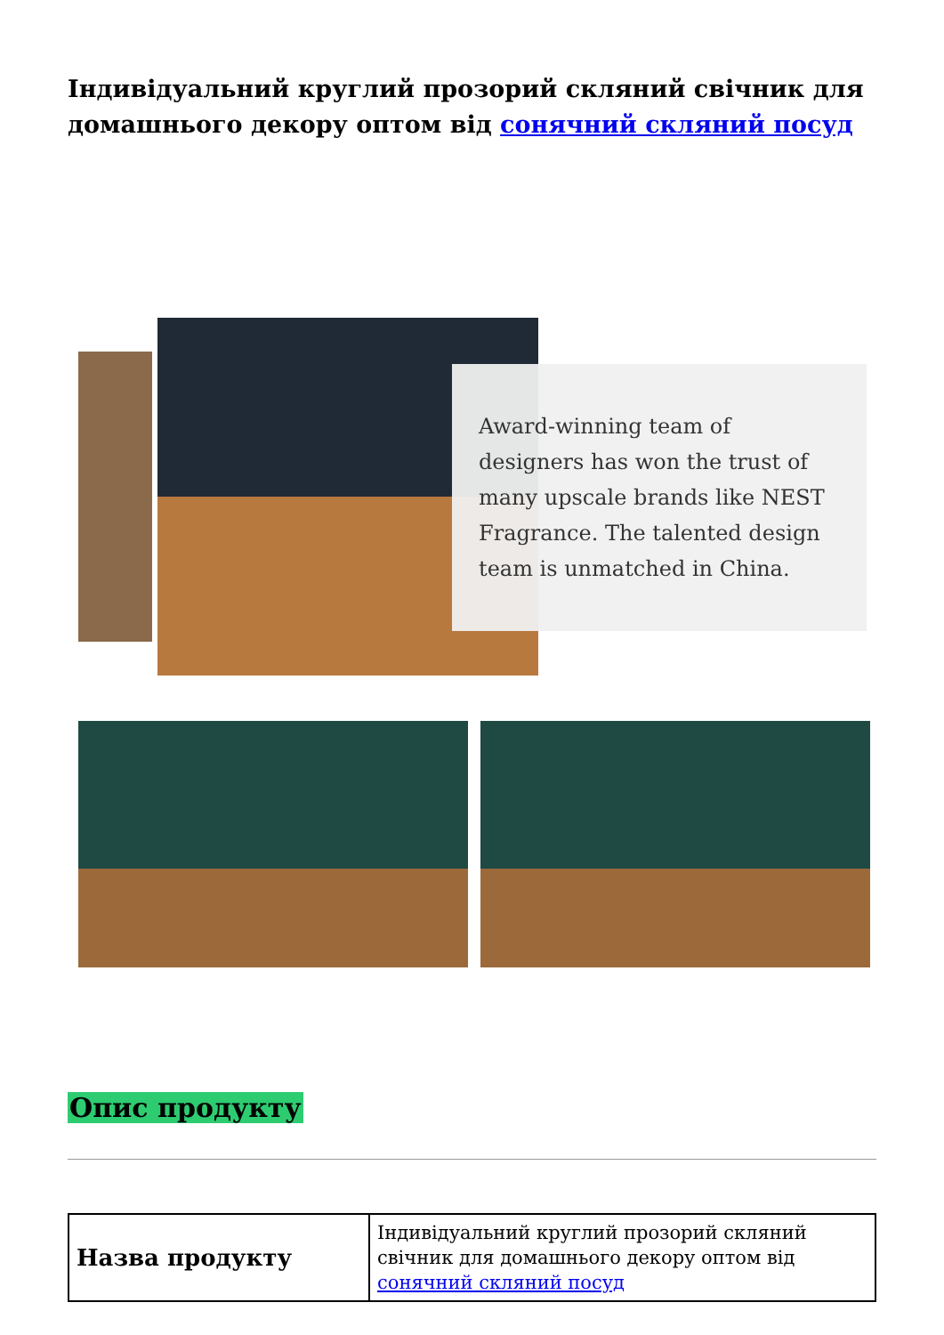Індивідуальний круглий прозорий скляний свічник для домашнього декору оптом від сонячний скляний посуд
Award-winning team of designers has won the trust of many upscale brands like NEST Fragrance. The talented design team is unmatched in China.
Опис продукту
| Назва продукту | Індивідуальний круглий прозорий скляний свічник для домашнього декору оптом від сонячний скляний посуд |